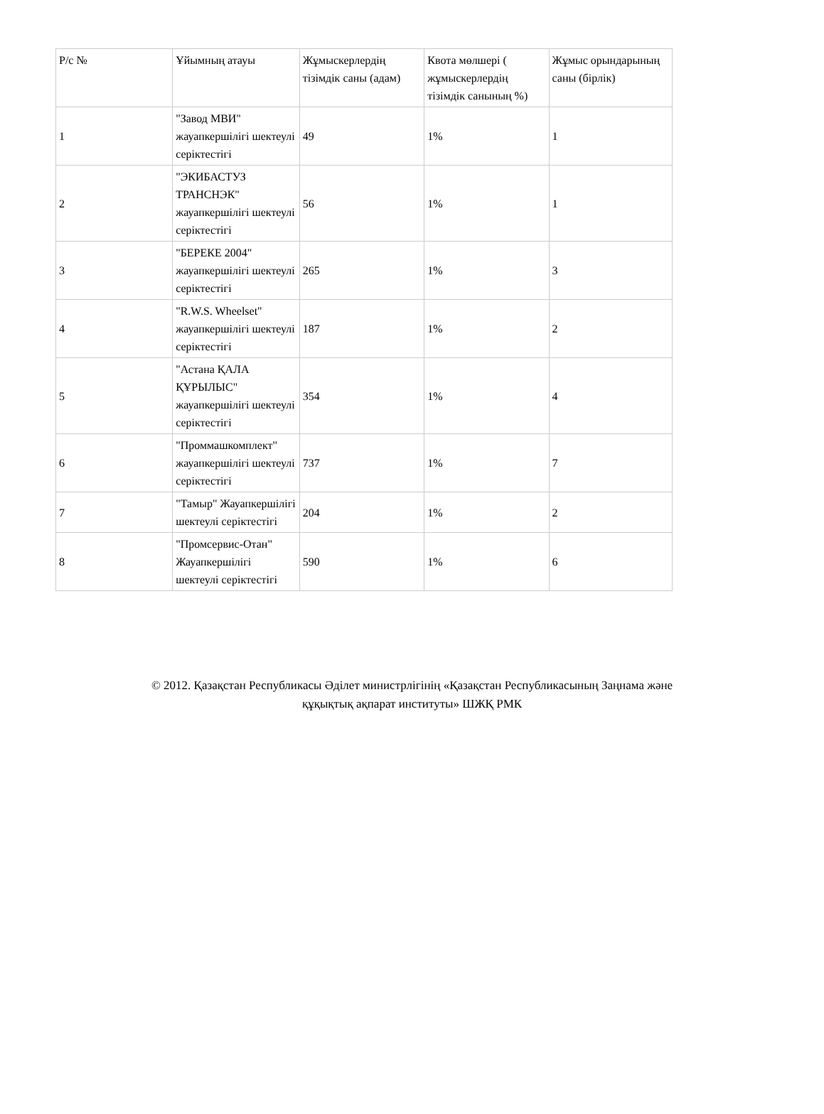| Р/с № | Ұйымның атауы | Жұмыскерлердің тізімдік саны (адам) | Квота мөлшері ( жұмыскерлердің тізімдік санының %) | Жұмыс орындарының саны (бірлік) |
| 1 | "Завод МВИ" жауапкершілігі шектеулі серіктестігі | 49 | 1% | 1 |
| 2 | "ЭКИБАСТУЗ ТРАНСНЭК" жауапкершілігі шектеулі серіктестігі | 56 | 1% | 1 |
| 3 | "БЕРЕКЕ 2004" жауапкершілігі шектеулі серіктестігі | 265 | 1% | 3 |
| 4 | "R.W.S. Wheelset" жауапкершілігі шектеулі серіктестігі | 187 | 1% | 2 |
| 5 | "Астана ҚАЛА ҚҰРЫЛЫС" жауапкершілігі шектеулі серіктестігі | 354 | 1% | 4 |
| 6 | "Проммашкомплект" жауапкершілігі шектеулі серіктестігі | 737 | 1% | 7 |
| 7 | "Тамыр" Жауапкершілігі шектеулі серіктестігі | 204 | 1% | 2 |
| 8 | "Промсервис-Отан" Жауапкершілігі шектеулі серіктестігі | 590 | 1% | 6 |
© 2012. Қазақстан Республикасы Әділет министрлігінің «Қазақстан Республикасының Заңнама және
құқықтық ақпарат институты» ШЖҚ РМК